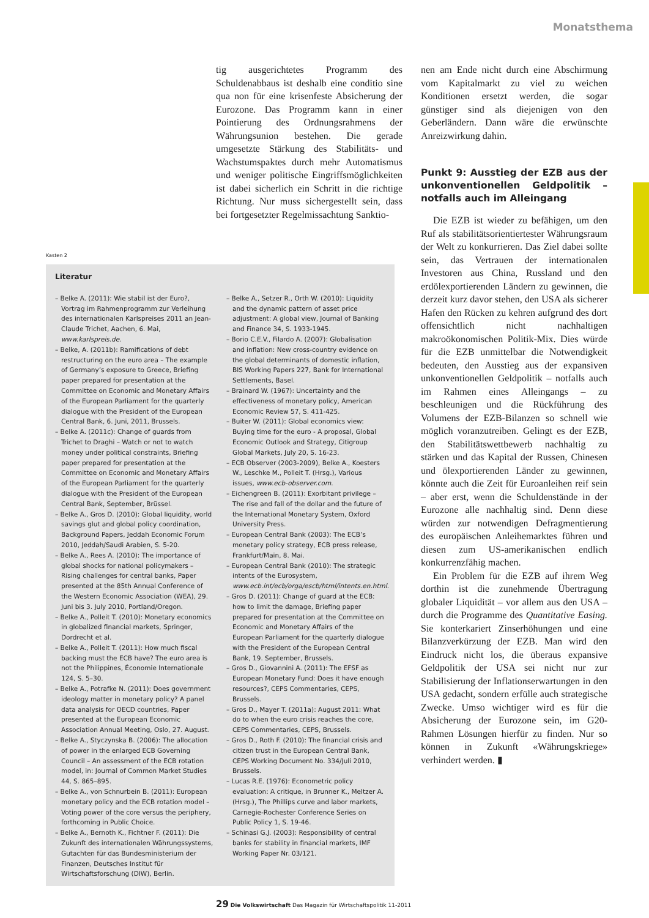Monatsthema
tig ausgerichtetes Programm des Schuldenabbaus ist deshalb eine conditio sine qua non für eine krisenfeste Absicherung der Eurozone. Das Programm kann in einer Pointierung des Ordnungsrahmens der Währungsunion bestehen. Die gerade umgesetzte Stärkung des Stabilitäts- und Wachstumspaktes durch mehr Automatismus und weniger politische Eingriffsmöglichkeiten ist dabei sicherlich ein Schritt in die richtige Richtung. Nur muss sichergestellt sein, dass bei fortgesetzter Regelmissachtung Sanktio-
nen am Ende nicht durch eine Abschirmung vom Kapitalmarkt zu viel zu weichen Konditionen ersetzt werden, die sogar günstiger sind als diejenigen von den Geberländern. Dann wäre die erwünschte Anreizwirkung dahin.
Punkt 9: Ausstieg der EZB aus der unkonventionellen Geldpolitik – notfalls auch im Alleingang
Die EZB ist wieder zu befähigen, um den Ruf als stabilitätsorientiertester Währungsraum der Welt zu konkurrieren. Das Ziel dabei sollte sein, das Vertrauen der internationalen Investoren aus China, Russland und den erdölexportierenden Ländern zu gewinnen, die derzeit kurz davor stehen, den USA als sicherer Hafen den Rücken zu kehren aufgrund des dort offensichtlich nicht nachhaltigen makroökonomischen Politik-Mix. Dies würde für die EZB unmittelbar die Notwendigkeit bedeuten, den Ausstieg aus der expansiven unkonventionellen Geldpolitik – notfalls auch im Rahmen eines Alleingangs – zu beschleunigen und die Rückführung des Volumens der EZB-Bilanzen so schnell wie möglich voranzutreiben. Gelingt es der EZB, den Stabilitätswettbewerb nachhaltig zu stärken und das Kapital der Russen, Chinesen und ölexportierenden Länder zu gewinnen, könnte auch die Zeit für Euroanleihen reif sein – aber erst, wenn die Schuldenstände in der Eurozone alle nachhaltig sind. Denn diese würden zur notwendigen Defragmentierung des europäischen Anleihemarktes führen und diesen zum US-amerikanischen endlich konkurrenzfähig machen.
Ein Problem für die EZB auf ihrem Weg dorthin ist die zunehmende Übertragung globaler Liquidität – vor allem aus den USA – durch die Programme des Quantitative Easing. Sie konterkariert Zinserhöhungen und eine Bilanzverkürzung der EZB. Man wird den Eindruck nicht los, die überaus expansive Geldpolitik der USA sei nicht nur zur Stabilisierung der Inflationserwartungen in den USA gedacht, sondern erfülle auch strategische Zwecke. Umso wichtiger wird es für die Absicherung der Eurozone sein, im G20-Rahmen Lösungen hierfür zu finden. Nur so können in Zukunft «Währungskriege» verhindert werden. ▮
Kasten 2
Literatur
– Belke A. (2011): Wie stabil ist der Euro?, Vortrag im Rahmenprogramm zur Verleihung des internationalen Karlspreises 2011 an Jean-Claude Trichet, Aachen, 6. Mai, www.karlspreis.de.
– Belke, A. (2011b): Ramifications of debt restructuring on the euro area – The example of Germany’s exposure to Greece, Briefing paper prepared for presentation at the Committee on Economic and Monetary Affairs of the European Parliament for the quarterly dialogue with the President of the European Central Bank, 6. Juni, 2011, Brussels.
– Belke A. (2011c): Change of guards from Trichet to Draghi – Watch or not to watch money under political constraints, Briefing paper prepared for presentation at the Committee on Economic and Monetary Affairs of the European Parliament for the quarterly dialogue with the President of the European Central Bank, September, Brüssel.
– Belke A., Gros D. (2010): Global liquidity, world savings glut and global policy coordination, Background Papers, Jeddah Economic Forum 2010, Jeddah/Saudi Arabien, S. 5-20.
– Belke A., Rees A. (2010): The importance of global shocks for national policymakers – Rising challenges for central banks, Paper presented at the 85th Annual Conference of the Western Economic Association (WEA), 29. Juni bis 3. July 2010, Portland/Oregon.
– Belke A., Polleit T. (2010): Monetary economics in globalized financial markets, Springer, Dordrecht et al.
– Belke A., Polleit T. (2011): How much fiscal backing must the ECB have? The euro area is not the Philippines, Économie Internationale 124, S. 5–30.
– Belke A., Potrafke N. (2011): Does government ideology matter in monetary policy? A panel data analysis for OECD countries, Paper presented at the European Economic Association Annual Meeting, Oslo, 27. August.
– Belke A., Styczynska B. (2006): The allocation of power in the enlarged ECB Governing Council – An assessment of the ECB rotation model, in: Journal of Common Market Studies 44, S. 865–895.
– Belke A., von Schnurbein B. (2011): European monetary policy and the ECB rotation model – Voting power of the core versus the periphery, forthcoming in Public Choice.
– Belke A., Bernoth K., Fichtner F. (2011): Die Zukunft des internationalen Währungssystems, Gutachten für das Bundesministerium der Finanzen, Deutsches Institut für Wirtschaftsforschung (DIW), Berlin.
– Belke A., Setzer R., Orth W. (2010): Liquidity and the dynamic pattern of asset price adjustment: A global view, Journal of Banking and Finance 34, S. 1933-1945.
– Borio C.E.V., Filardo A. (2007): Globalisation and inflation: New cross-country evidence on the global determinants of domestic inflation, BIS Working Papers 227, Bank for International Settlements, Basel.
– Brainard W. (1967): Uncertainty and the effectiveness of monetary policy, American Economic Review 57, S. 411-425.
– Buiter W. (2011): Global economics view: Buying time for the euro - A proposal, Global Economic Outlook and Strategy, Citigroup Global Markets, July 20, S. 16-23.
– ECB Observer (2003-2009), Belke A., Koesters W., Leschke M., Polleit T. (Hrsg.), Various issues, www.ecb-observer.com.
– Eichengreen B. (2011): Exorbitant privilege – The rise and fall of the dollar and the future of the International Monetary System, Oxford University Press.
– European Central Bank (2003): The ECB’s monetary policy strategy, ECB press release, Frankfurt/Main, 8. Mai.
– European Central Bank (2010): The strategic intents of the Eurosystem, www.ecb.int/ecb/orga/escb/html/intents.en.html.
– Gros D. (2011): Change of guard at the ECB: how to limit the damage, Briefing paper prepared for presentation at the Committee on Economic and Monetary Affairs of the European Parliament for the quarterly dialogue with the President of the European Central Bank, 19. September, Brussels.
– Gros D., Giovannini A. (2011): The EFSF as European Monetary Fund: Does it have enough resources?, CEPS Commentaries, CEPS, Brussels.
– Gros D., Mayer T. (2011a): August 2011: What do to when the euro crisis reaches the core, CEPS Commentaries, CEPS, Brussels.
– Gros D., Roth F. (2010): The financial crisis and citizen trust in the European Central Bank, CEPS Working Document No. 334/Juli 2010, Brussels.
– Lucas R.E. (1976): Econometric policy evaluation: A critique, in Brunner K., Meltzer A. (Hrsg.), The Phillips curve and labor markets, Carnegie-Rochester Conference Series on Public Policy 1, S. 19-46.
– Schinasi G.J. (2003): Responsibility of central banks for stability in financial markets, IMF Working Paper Nr. 03/121.
29 Die Volkswirtschaft Das Magazin für Wirtschaftspolitik 11-2011